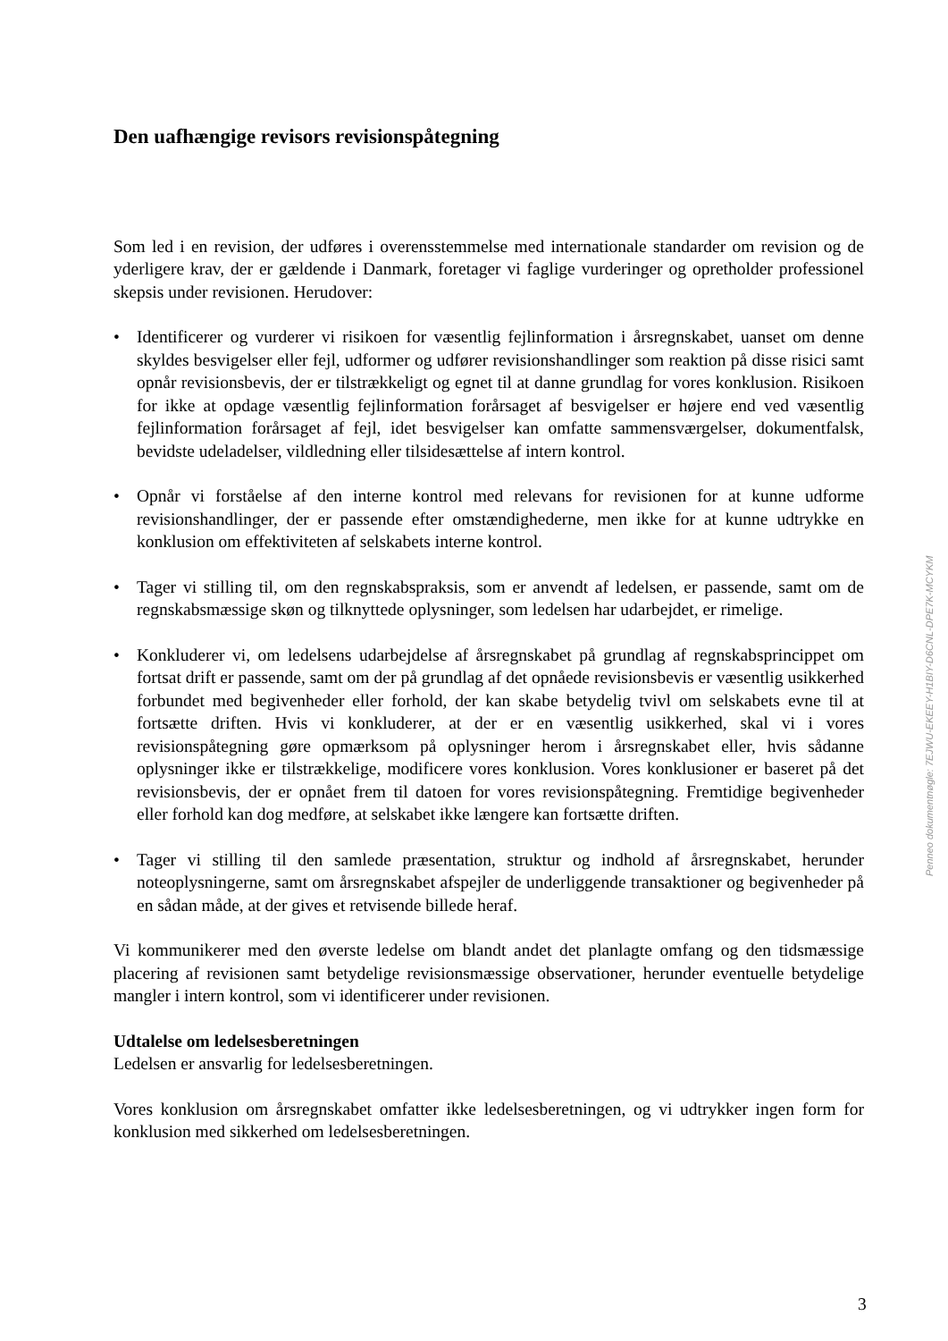Den uafhængige revisors revisionspåtegning
Som led i en revision, der udføres i overensstemmelse med internationale standarder om revision og de yderligere krav, der er gældende i Danmark, foretager vi faglige vurderinger og opretholder professionel skepsis under revisionen. Herudover:
• Identificerer og vurderer vi risikoen for væsentlig fejlinformation i årsregnskabet, uanset om denne skyldes besvigelser eller fejl, udformer og udfører revisionshandlinger som reaktion på disse risici samt opnår revisionsbevis, der er tilstrækkeligt og egnet til at danne grundlag for vores konklusion. Risikoen for ikke at opdage væsentlig fejlinformation forårsaget af besvigelser er højere end ved væsentlig fejlinformation forårsaget af fejl, idet besvigelser kan omfatte sammensværgelser, dokumentfalsk, bevidste udeladelser, vildledning eller tilsidesættelse af intern kontrol.
• Opnår vi forståelse af den interne kontrol med relevans for revisionen for at kunne udforme revisionshandlinger, der er passende efter omstændighederne, men ikke for at kunne udtrykke en konklusion om effektiviteten af selskabets interne kontrol.
• Tager vi stilling til, om den regnskabspraksis, som er anvendt af ledelsen, er passende, samt om de regnskabsmæssige skøn og tilknyttede oplysninger, som ledelsen har udarbejdet, er rimelige.
• Konkluderer vi, om ledelsens udarbejdelse af årsregnskabet på grundlag af regnskabsprincippet om fortsat drift er passende, samt om der på grundlag af det opnåede revisionsbevis er væsentlig usikkerhed forbundet med begivenheder eller forhold, der kan skabe betydelig tvivl om selskabets evne til at fortsætte driften. Hvis vi konkluderer, at der er en væsentlig usikkerhed, skal vi i vores revisionspåtegning gøre opmærksom på oplysninger herom i årsregnskabet eller, hvis sådanne oplysninger ikke er tilstrækkelige, modificere vores konklusion. Vores konklusioner er baseret på det revisionsbevis, der er opnået frem til datoen for vores revisionspåtegning. Fremtidige begivenheder eller forhold kan dog medføre, at selskabet ikke længere kan fortsætte driften.
• Tager vi stilling til den samlede præsentation, struktur og indhold af årsregnskabet, herunder noteoplysningerne, samt om årsregnskabet afspejler de underliggende transaktioner og begivenheder på en sådan måde, at der gives et retvisende billede heraf.
Vi kommunikerer med den øverste ledelse om blandt andet det planlagte omfang og den tidsmæssige placering af revisionen samt betydelige revisionsmæssige observationer, herunder eventuelle betydelige mangler i intern kontrol, som vi identificerer under revisionen.
Udtalelse om ledelsesberetningen
Ledelsen er ansvarlig for ledelsesberetningen.
Vores konklusion om årsregnskabet omfatter ikke ledelsesberetningen, og vi udtrykker ingen form for konklusion med sikkerhed om ledelsesberetningen.
Penneo dokumentnøgle: 7EJWU-EKEEY-H1BIY-D6CNL-DPE7K-MCYKM
3